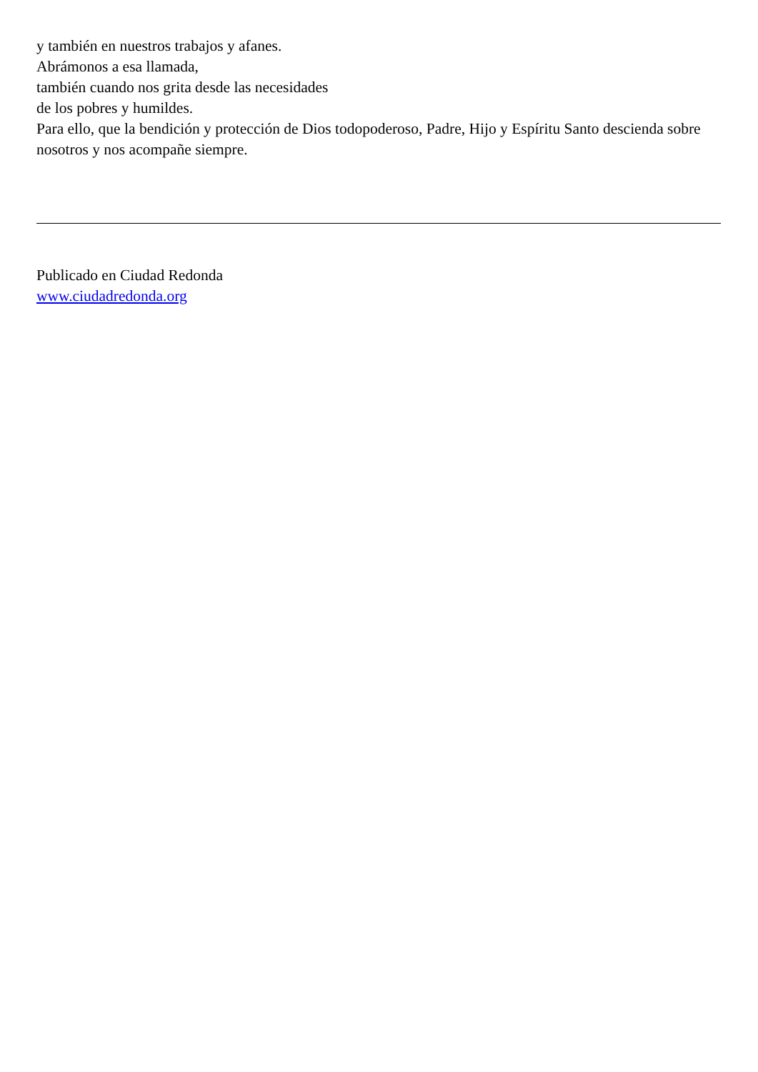y también en nuestros trabajos y afanes.
Abrámonos a esa llamada,
también cuando nos grita desde las necesidades
de los pobres y humildes.
Para ello, que la bendición y protección de Dios todopoderoso, Padre, Hijo y Espíritu Santo descienda sobre nosotros y nos acompañe siempre.
Publicado en Ciudad Redonda
www.ciudadredonda.org